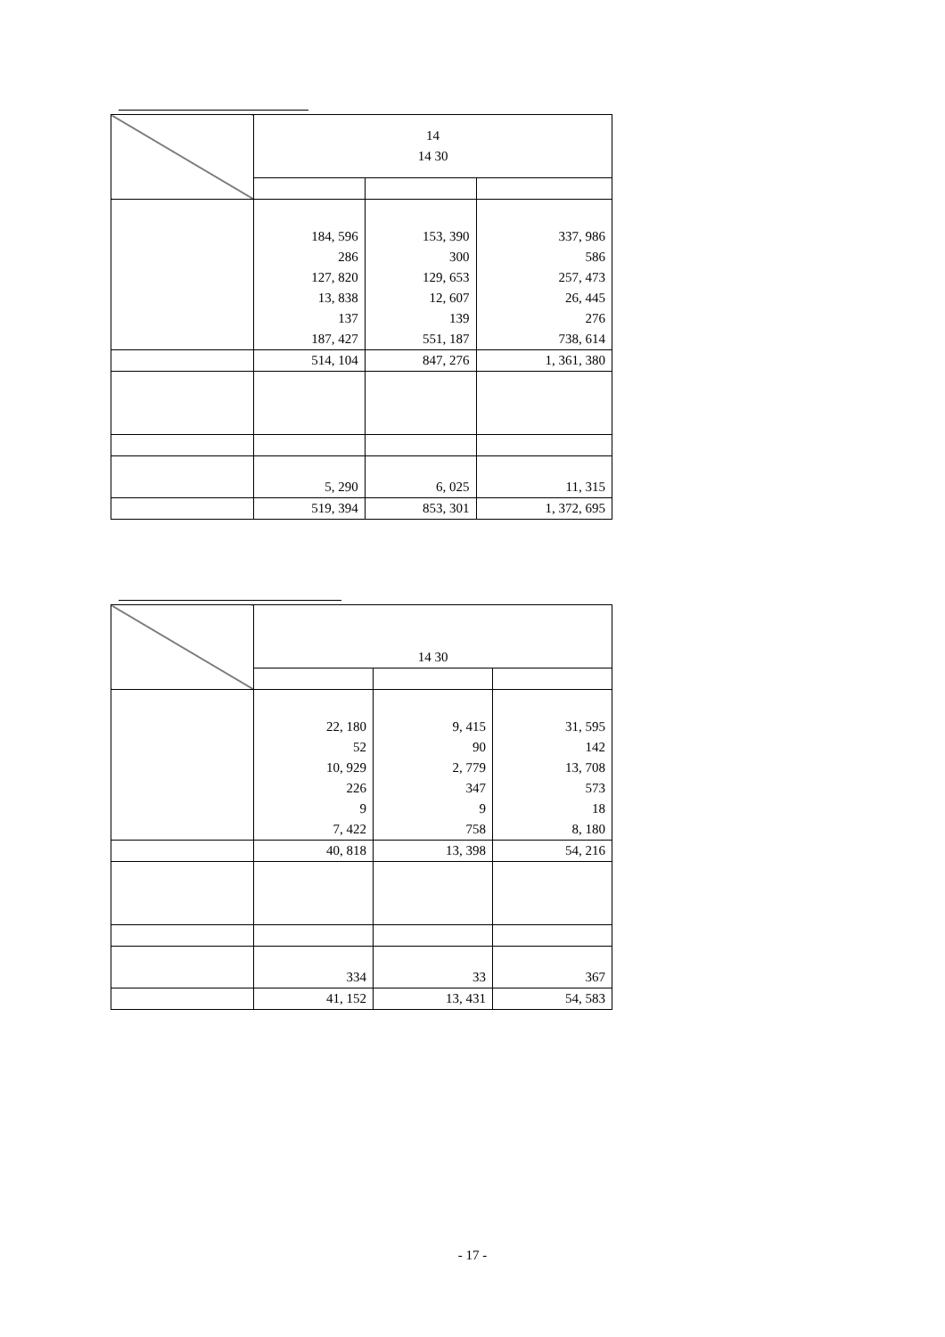| | 14 14 30 | | |
| --- | --- | --- | --- |
| | 184, 596 | 153, 390 | 337, 986 |
| | 286 | 300 | 586 |
| | 127, 820 | 129, 653 | 257, 473 |
| | 13, 838 | 12, 607 | 26, 445 |
| | 137 | 139 | 276 |
| | 187, 427 | 551, 187 | 738, 614 |
| | 514, 104 | 847, 276 | 1, 361, 380 |
| | 5, 290 | 6, 025 | 11, 315 |
| | 519, 394 | 853, 301 | 1, 372, 695 |
| | 14 30 | | |
| --- | --- | --- | --- |
| | 22, 180 | 9, 415 | 31, 595 |
| | 52 | 90 | 142 |
| | 10, 929 | 2, 779 | 13, 708 |
| | 226 | 347 | 573 |
| | 9 | 9 | 18 |
| | 7, 422 | 758 | 8, 180 |
| | 40, 818 | 13, 398 | 54, 216 |
| | 334 | 33 | 367 |
| | 41, 152 | 13, 431 | 54, 583 |
- 17 -